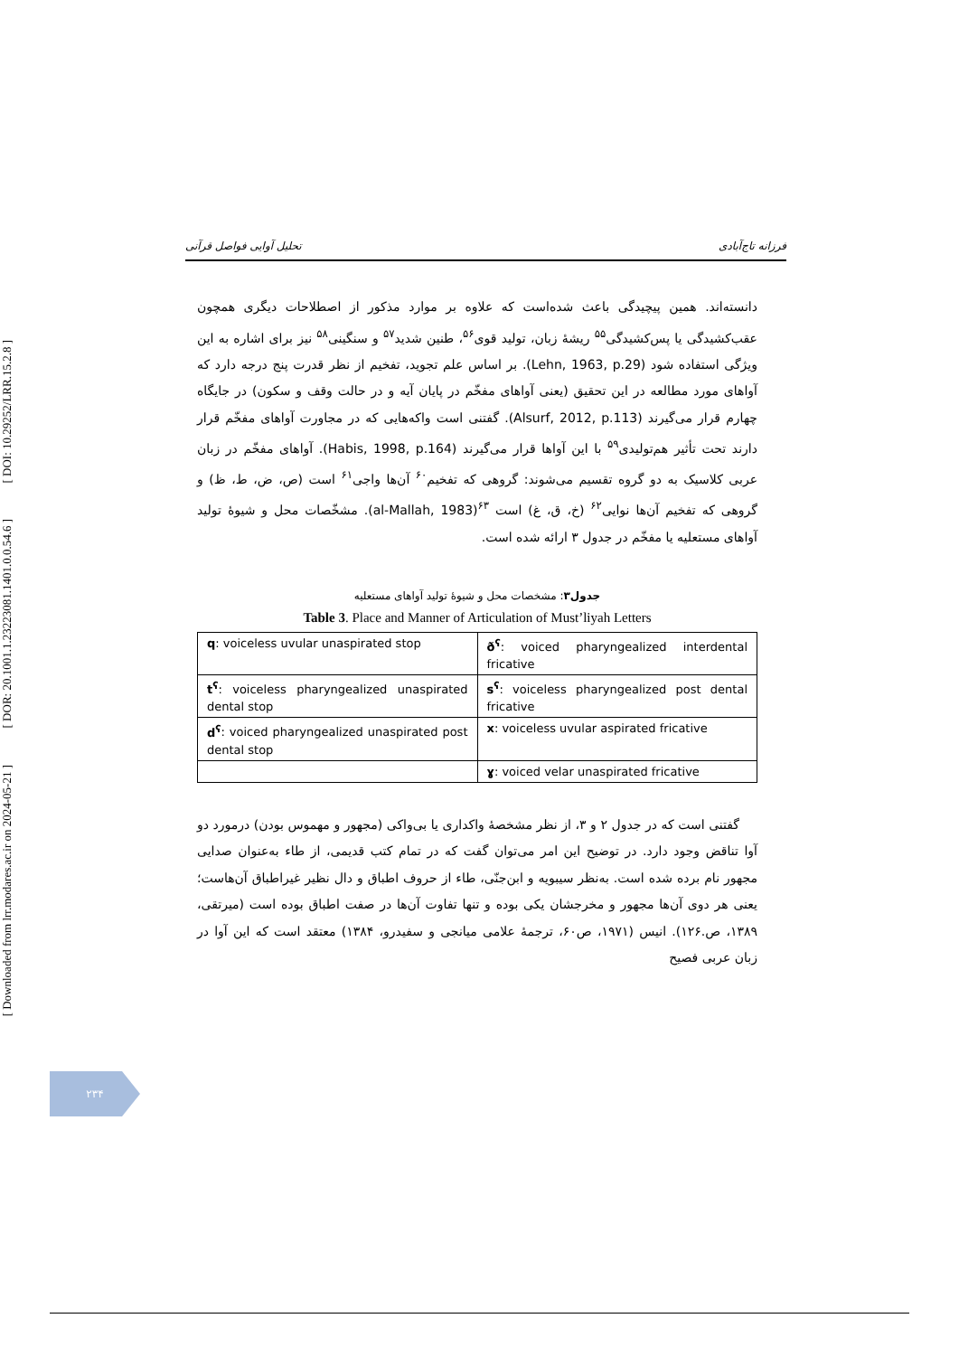[ DOI: 10.29252/LRR.15.2.8 ]
[ DOR: 20.1001.1.23223081.1401.0.0.54.6 ]
[ Downloaded from lrr.modares.ac.ir on 2024-05-21 ]
تحلیل آوایی فواصل قرآنی فرزانه تاج‌آبادی
دانسته‌اند. همین پیچیدگی باعث شده‌است که علاوه بر موارد مذکور از اصطلاحات دیگری همچون عقب‌کشیدگی یا پس‌کشیدگی<sup>۵۵</sup> ریشهٔ زبان، تولید قوی<sup>۵۶</sup>، طنین شدید<sup>۵۷</sup> و سنگینی<sup>۵۸</sup> نیز برای اشاره به این ویژگی استفاده شود (Lehn, 1963, p.29). بر اساس علم تجوید، تفخیم از نظر قدرت پنج درجه دارد که آواهای مورد مطالعه در این تحقیق (یعنی آواهای مفخّم در پایان آیه و در حالت وقف و سکون) در جایگاه چهارم قرار می‌گیرند (Alsurf, 2012, p.113). گفتنی است واکه‌هایی که در مجاورت آواهای مفخّم قرار دارند تحت تأثیر هم‌تولیدی<sup>۵۹</sup> با این آواها قرار می‌گیرند (Habis, 1998, p.164). آواهای مفخّم در زبان عربی کلاسیک به دو گروه تقسیم می‌شوند: گروهی که تفخیم<sup>۶۰</sup> آن‌ها واجی<sup>۶۱</sup> است (ص، ض، ط، ظ) و گروهی که تفخیم آن‌ها نوایی<sup>۶۲</sup> (خ، ق، غ) است <sup>۶۳</sup>(al-Mallah, 1983). مشخّصات محل و شیوهٔ تولید آواهای مستعلیه یا مفخّم در جدول ۳ ارائه شده است.
جدول۳: مشخصات محل و شیوهٔ تولید آواهای مستعلیه
Table 3. Place and Manner of Articulation of Must’liyah Letters
| q : voiceless uvular unaspirated stop | ð<sup>ʕ</sup> : voiced pharyngealized interdental fricative |
| t<sup>ʕ</sup> : voiceless pharyngealized unaspirated dental stop | s<sup>ʕ</sup> : voiceless pharyngealized post dental fricative |
| d<sup>ʕ</sup> : voiced pharyngealized unaspirated post dental stop | x : voiceless uvular aspirated fricative |
| | ɣ : voiced velar unaspirated fricative |
گفتنی است که در جدول ۲ و ۳، از نظر مشخصهٔ واکداری یا بی‌واکی (مجهور و مهموس بودن) درمورد دو آوا تناقض وجود دارد. در توضیح این امر می‌توان گفت که در تمام کتب قدیمی، از طاء به‌عنوان صدایی مجهور نام برده شده است. به‌نظر سیبویه و ابن‌جنّی، طاء از حروف اطباق و دال نظیر غیراطباق آن‌هاست؛ یعنی هر دوی آن‌ها مجهور و مخرجشان یکی بوده و تنها تفاوت آن‌ها در صفت اطباق بوده است (میرتقی، ۱۳۸۹، ص.۱۲۶). انیس (۱۹۷۱، ص۶۰، ترجمهٔ علامی میانجی و سفیدرو، ۱۳۸۴) معتقد است که این آوا در زبان عربی فصیح
۲۳۴